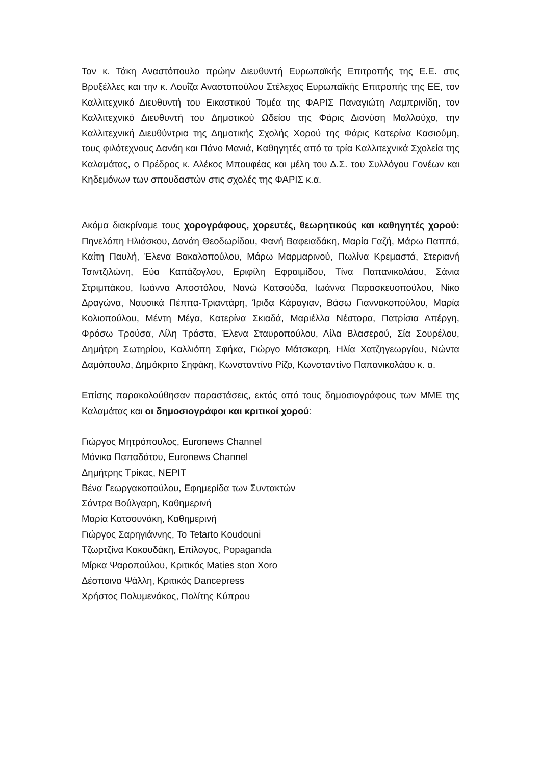Τον κ. Τάκη Αναστόπουλο πρώην Διευθυντή Ευρωπαϊκής Επιτροπής της Ε.Ε. στις Βρυξέλλες και την κ. Λουΐζα Αναστοπούλου Στέλεχος Ευρωπαϊκής Επιτροπής της ΕΕ, τον Καλλιτεχνικό Διευθυντή του Εικαστικού Τομέα της ΦΑΡΙΣ Παναγιώτη Λαμπρινίδη, τον Καλλιτεχνικό Διευθυντή του Δημοτικού Ωδείου της Φάρις Διονύση Μαλλούχο, την Καλλιτεχνική Διευθύντρια της Δημοτικής Σχολής Χορού της Φάρις Κατερίνα Κασιούμη, τους φιλότεχνους Δανάη και Πάνο Μανιά, Καθηγητές από τα τρία Καλλιτεχνικά Σχολεία της Καλαμάτας, ο Πρέδρος κ. Αλέκος Μπουφέας και μέλη του Δ.Σ. του Συλλόγου Γονέων και Κηδεμόνων των σπουδαστών στις σχολές της ΦΑΡΙΣ κ.α.
Ακόμα διακρίναμε τους χορογράφους, χορευτές, θεωρητικούς και καθηγητές χορού: Πηνελόπη Ηλιάσκου, Δανάη Θεοδωρίδου, Φανή Βαφειαδάκη, Μαρία Γαζή, Μάρω Παππά, Καίτη Παυλή, Έλενα Βακαλοπούλου, Μάρω Μαρμαρινού, Πωλίνα Κρεμαστά, Στεριανή Τσιντζιλώνη, Εύα Καπάζογλου, Εριφίλη Εφραιμίδου, Τίνα Παπανικολάου, Σάνια Στριμπάκου, Ιωάννα Αποστόλου, Νανώ Κατσούδα, Ιωάννα Παρασκευοπούλου, Νίκο Δραγώνα, Ναυσικά Πέππα-Τριαντάρη, Ίριδα Κάραγιαν, Βάσω Γιαννακοπούλου, Μαρία Κολιοπούλου, Μέντη Μέγα, Κατερίνα Σκιαδά, Μαριέλλα Νέστορα, Πατρίσια Απέργη, Φρόσω Τρούσα, Λίλη Τράστα, Έλενα Σταυροπούλου, Λίλα Βλασερού, Σία Σουρέλου, Δημήτρη Σωτηρίου, Καλλιόπη Σφήκα, Γιώργο Μάτσκαρη, Ηλία Χατζηγεωργίου, Νώντα Δαμόπουλο, Δημόκριτο Σηφάκη, Κωνσταντίνο Ρίζο, Κωνσταντίνο Παπανικολάου κ. α.
Επίσης παρακολούθησαν παραστάσεις, εκτός από τους δημοσιογράφους των ΜΜΕ της Καλαμάτας και οι δημοσιογράφοι και κριτικοί χορού:
Γιώργος Μητρόπουλος, Euronews Channel
Μόνικα Παπαδάτου, Euronews Channel
Δημήτρης Τρίκας, ΝΕΡΙΤ
Βένα Γεωργακοπούλου, Εφημερίδα των Συντακτών
Σάντρα Βούλγαρη, Καθημερινή
Μαρία Κατσουνάκη, Καθημερινή
Γιώργος Σαρηγιάννης, Το Tetarto Koudouni
Τζωρτζίνα Κακουδάκη, Επίλογος, Popaganda
Μίρκα Ψαροπούλου, Κριτικός Maties ston Xoro
Δέσποινα Ψάλλη, Κριτικός Dancepress
Χρήστος Πολυμενάκος, Πολίτης Κύπρου